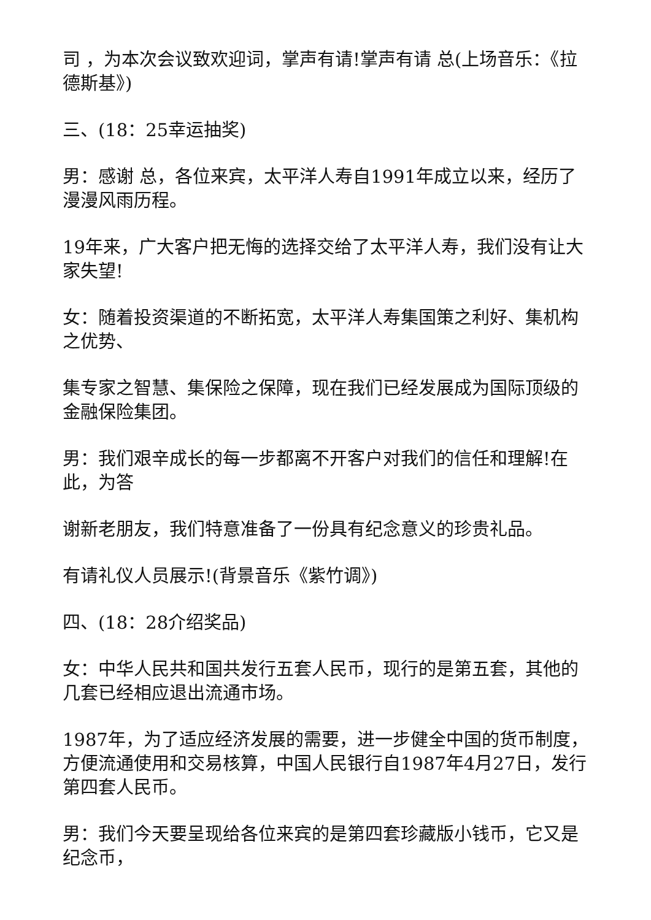司 ，为本次会议致欢迎词，掌声有请!掌声有请 总(上场音乐：《拉德斯基》)
三、(18：25幸运抽奖)
男：感谢 总，各位来宾，太平洋人寿自1991年成立以来，经历了漫漫风雨历程。
19年来，广大客户把无悔的选择交给了太平洋人寿，我们没有让大家失望!
女：随着投资渠道的不断拓宽，太平洋人寿集国策之利好、集机构之优势、
集专家之智慧、集保险之保障，现在我们已经发展成为国际顶级的金融保险集团。
男：我们艰辛成长的每一步都离不开客户对我们的信任和理解!在此，为答
谢新老朋友，我们特意准备了一份具有纪念意义的珍贵礼品。
有请礼仪人员展示!(背景音乐《紫竹调》)
四、(18：28介绍奖品)
女：中华人民共和国共发行五套人民币，现行的是第五套，其他的几套已经相应退出流通市场。
1987年，为了适应经济发展的需要，进一步健全中国的货币制度，方便流通使用和交易核算，中国人民银行自1987年4月27日，发行第四套人民币。
男：我们今天要呈现给各位来宾的是第四套珍藏版小钱币，它又是纪念币，